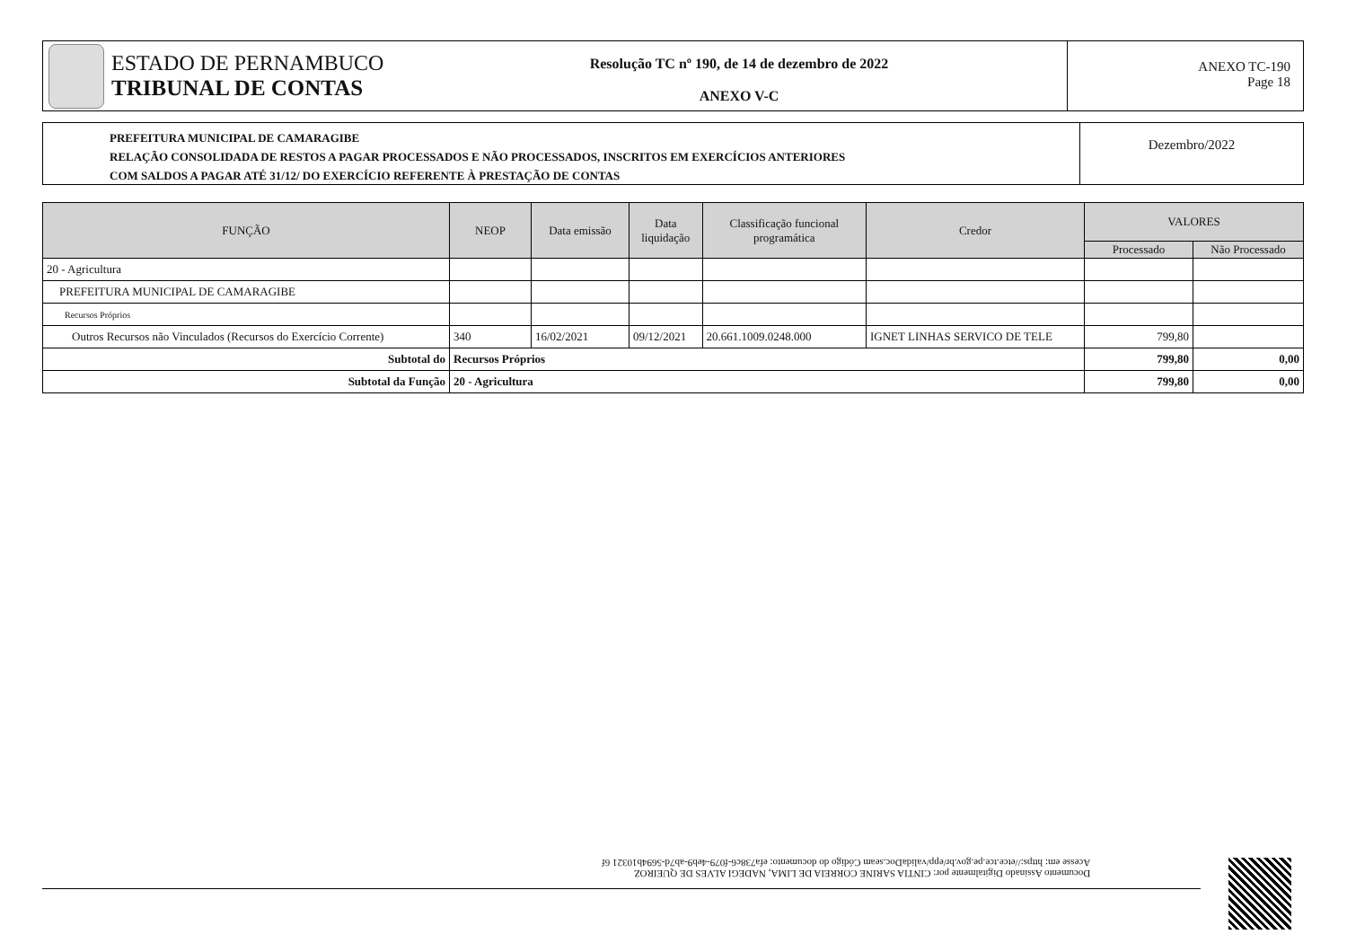ESTADO DE PERNAMBUCO
TRIBUNAL DE CONTAS
Resolução TC nº 190, de 14 de dezembro de 2022
ANEXO V-C
ANEXO TC-190
Page 18
PREFEITURA MUNICIPAL DE CAMARAGIBE
RELAÇÃO CONSOLIDADA DE RESTOS A PAGAR PROCESSADOS E NÃO PROCESSADOS, INSCRITOS EM EXERCÍCIOS ANTERIORES
COM SALDOS A PAGAR ATÉ 31/12/ DO EXERCÍCIO REFERENTE À PRESTAÇÃO DE CONTAS
Dezembro/2022
| FUNÇÃO | NEOP | Data emissão | Data liquidação | Classificação funcional programática | Credor | VALORES | |
| --- | --- | --- | --- | --- | --- | --- | --- |
| | | | | | | Processado | Não Processado |
| 20 - Agricultura | | | | | | | |
| PREFEITURA MUNICIPAL DE CAMARAGIBE | | | | | | | |
| Recursos Próprios | | | | | | | |
| Outros Recursos não Vinculados (Recursos do Exercício Corrente) | 340 | 16/02/2021 | 09/12/2021 | 20.661.1009.0248.000 | IGNET LINHAS SERVICO DE TELE | 799,80 | |
| Subtotal do | Recursos Próprios | | | | | 799,80 | 0,00 |
| Subtotal da Função | 20 - Agricultura | | | | | 799,80 | 0,00 |
Documento Assinado Digitalmente por: CINTIA SARINE CORREIA DE LIMA, NADEGI ALVES DE QUEIROZ
Acesse em: https://etce.tce.pe.gov.br/epp/validaDoc.seam Código do documento: efa738c6-f079-4eb9-ab7d-5694b10321 6f